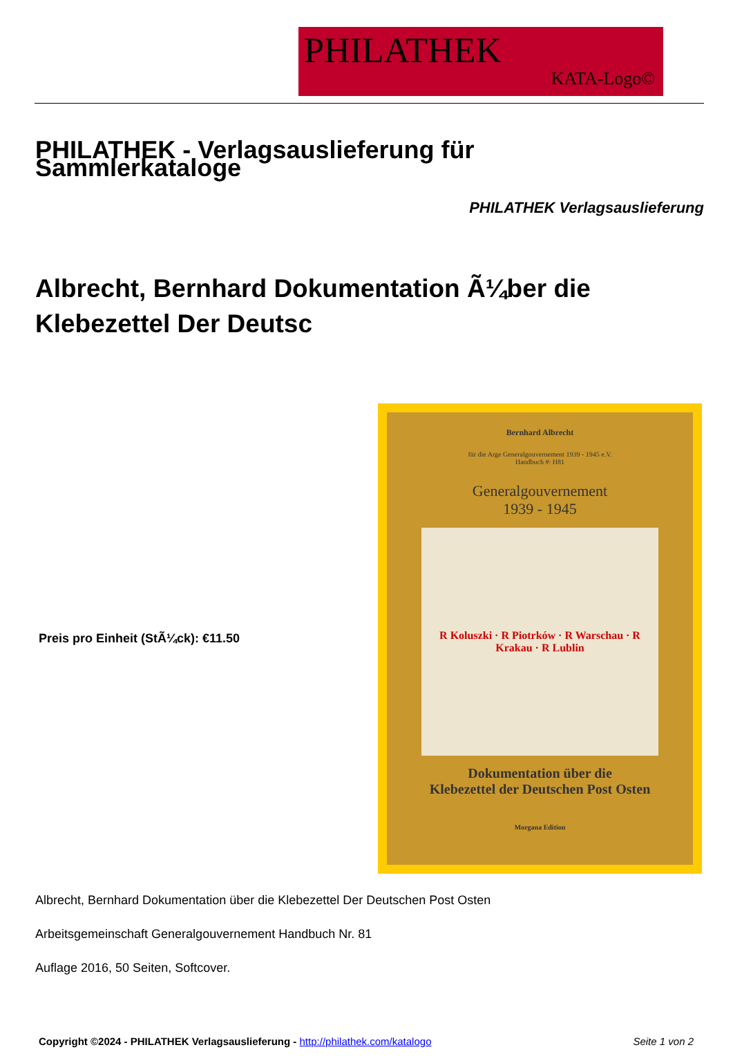PHILATHEK
KATA-Logo©
PHILATHEK - Verlagsauslieferung für Sammlerkataloge
PHILATHEK Verlagsauslieferung
Albrecht, Bernhard Dokumentation Ã¼ber die Klebezettel Der Deutsc
Preis pro Einheit (StÃ¼ck): €11.50
Bernhard Albrecht
für die Arge Generalgouvernement 1939 - 1945 e.V.
Handbuch #: H81
Generalgouvernement
1939 - 1945
R Koluszki · R Piotrków · R Warschau · R Krakau · R Lublin
Dokumentation über die
Klebezettel der Deutschen Post Osten
Morgana Edition
Albrecht, Bernhard Dokumentation über die Klebezettel Der Deutschen Post Osten
Arbeitsgemeinschaft Generalgouvernement Handbuch Nr. 81
Auflage 2016, 50 Seiten, Softcover.
Copyright ©2024 - PHILATHEK Verlagsauslieferung - http://philathek.com/katalogo Seite 1 von 2